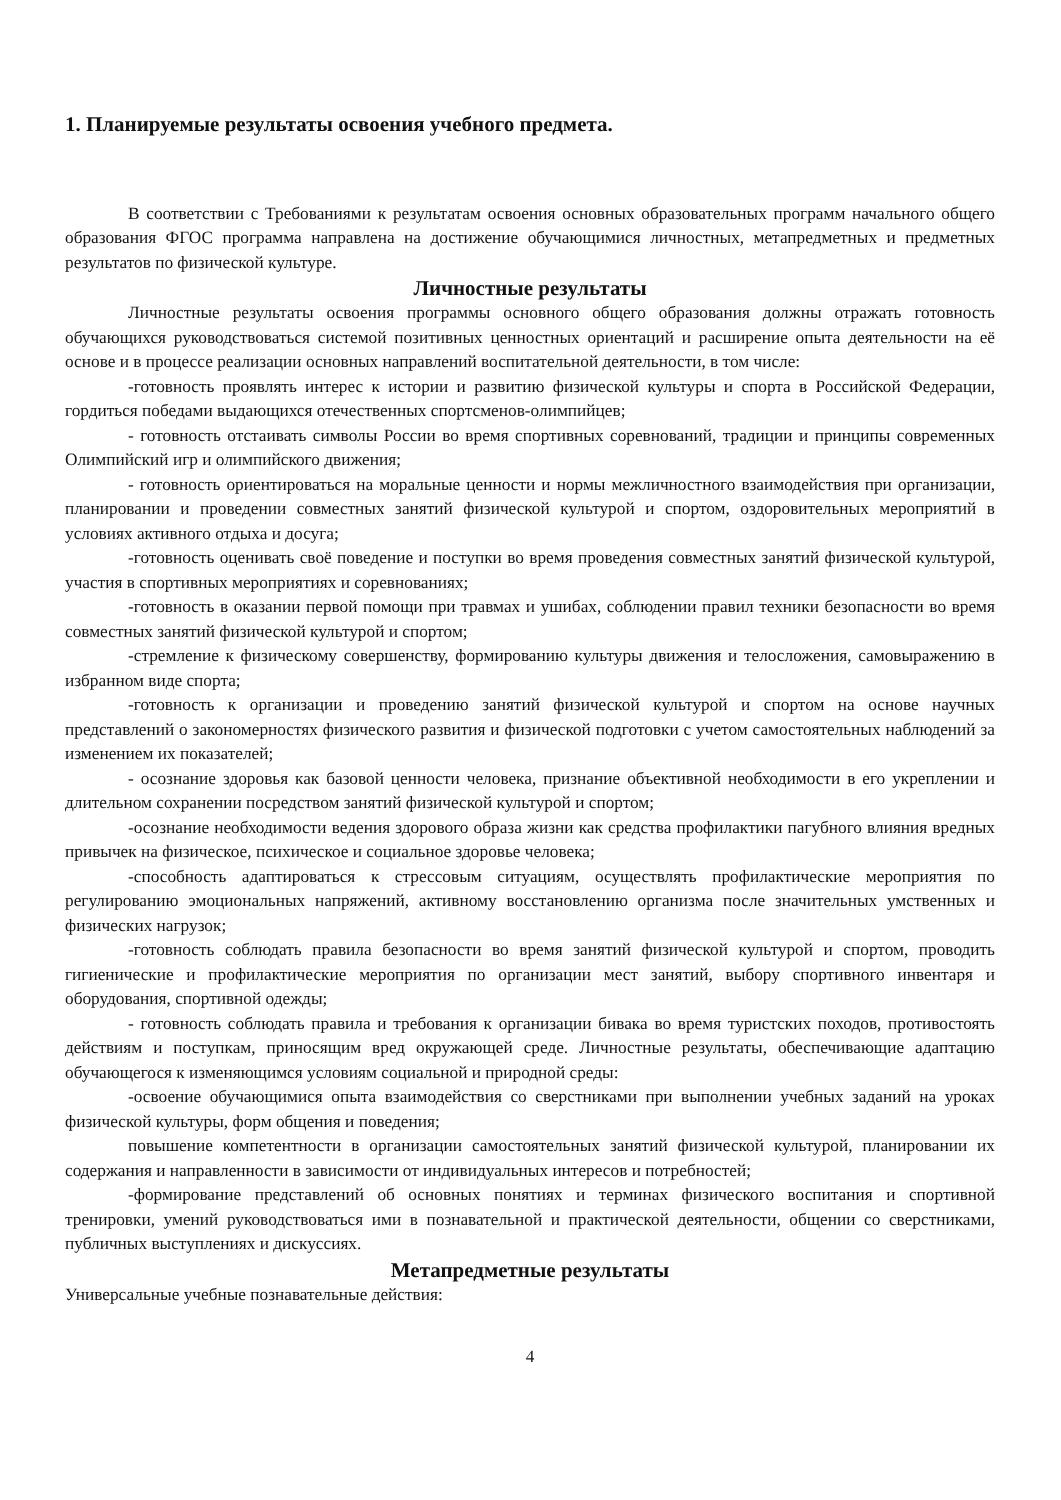1. Планируемые результаты освоения учебного предмета.
В соответствии с Требованиями к результатам освоения основных образовательных программ начального общего образования ФГОС программа направлена на достижение обучающимися личностных, метапредметных и предметных результатов по физической культуре.
Личностные результаты
Личностные результаты освоения программы основного общего образования должны отражать готовность обучающихся руководствоваться системой позитивных ценностных ориентаций и расширение опыта деятельности на её основе и в процессе реализации основных направлений воспитательной деятельности, в том числе:
-готовность проявлять интерес к истории и развитию физической культуры и спорта в Российской Федерации, гордиться победами выдающихся отечественных спортсменов-олимпийцев;
- готовность отстаивать символы России во время спортивных соревнований, традиции и принципы современных Олимпийский игр и олимпийского движения;
- готовность ориентироваться на моральные ценности и нормы межличностного взаимодействия при организации, планировании и проведении совместных занятий физической культурой и спортом, оздоровительных мероприятий в условиях активного отдыха и досуга;
-готовность оценивать своё поведение и поступки во время проведения совместных занятий физической культурой, участия в спортивных мероприятиях и соревнованиях;
-готовность в оказании первой помощи при травмах и ушибах, соблюдении правил техники безопасности во время совместных занятий физической культурой и спортом;
-стремление к физическому совершенству, формированию культуры движения и телосложения, самовыражению в избранном виде спорта;
-готовность к организации и проведению занятий физической культурой и спортом на основе научных представлений о закономерностях физического развития и физической подготовки с учетом самостоятельных наблюдений за изменением их показателей;
- осознание здоровья как базовой ценности человека, признание объективной необходимости в его укреплении и длительном сохранении посредством занятий физической культурой и спортом;
-осознание необходимости ведения здорового образа жизни как средства профилактики пагубного влияния вредных привычек на физическое, психическое и социальное здоровье человека;
-способность адаптироваться к стрессовым ситуациям, осуществлять профилактические мероприятия по регулированию эмоциональных напряжений, активному восстановлению организма после значительных умственных и физических нагрузок;
-готовность соблюдать правила безопасности во время занятий физической культурой и спортом, проводить гигиенические и профилактические мероприятия по организации мест занятий, выбору спортивного инвентаря и оборудования, спортивной одежды;
- готовность соблюдать правила и требования к организации бивака во время туристских походов, противостоять действиям и поступкам, приносящим вред окружающей среде. Личностные результаты, обеспечивающие адаптацию обучающегося к изменяющимся условиям социальной и природной среды:
-освоение обучающимися опыта взаимодействия со сверстниками при выполнении учебных заданий на уроках физической культуры, форм общения и поведения;
повышение компетентности в организации самостоятельных занятий физической культурой, планировании их содержания и направленности в зависимости от индивидуальных интересов и потребностей;
-формирование представлений об основных понятиях и терминах физического воспитания и спортивной тренировки, умений руководствоваться ими в познавательной и практической деятельности, общении со сверстниками, публичных выступлениях и дискуссиях.
Метапредметные результаты
Универсальные учебные познавательные действия:
4